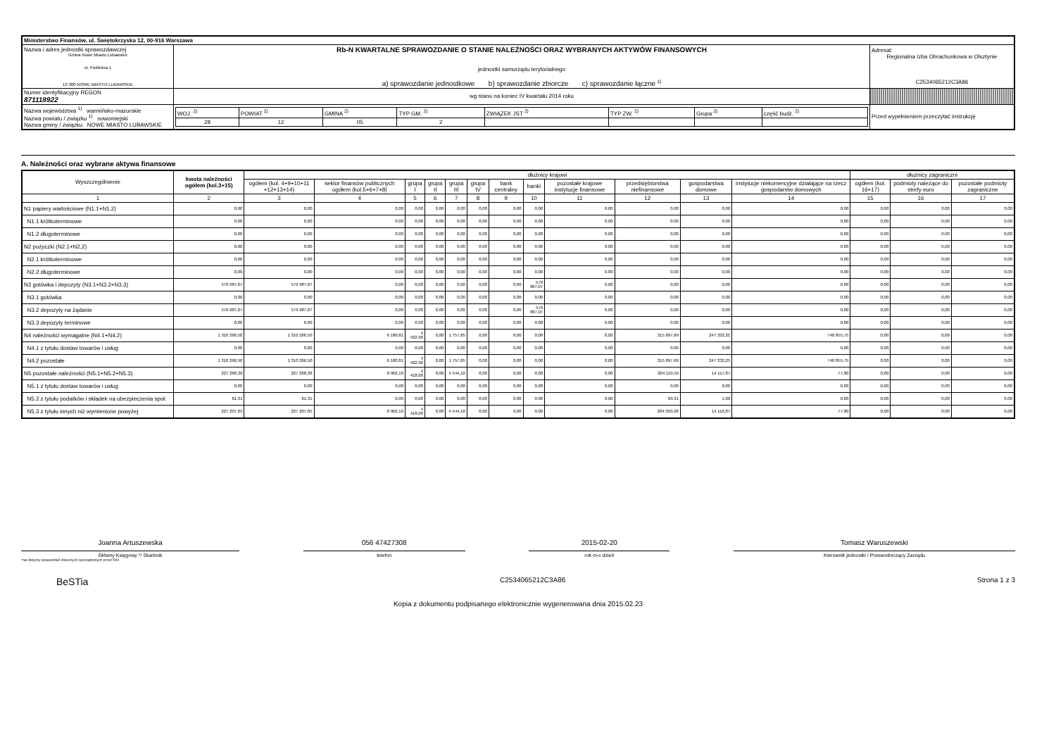| Ministerstwo Finansów, ul. Świętokrzyska 12, 00-916 Warszawa | | | |
| Nazwa i adres jednostki sprawozdawczej Gmina Nowe Miasto Lubawskie ul. Podleśna 1 13-300 NOWE MIASTO LUBAWSKIE | Rb-N KWARTALNE SPRAWOZDANIE O STANIE NALEŻNOŚCI ORAZ WYBRANYCH AKTYWÓW FINANSOWYCH jednostki samorządu terytorialnego a) sprawozdanie jednostkowe b) sprawozdanie zbiorcze c) sprawozdanie łączne <sup>1)</sup> | | Adresat: Regionalna Izba Obrachunkowa w Olsztynie C2534065212C3A86 |
| Numer identyfikacyjny REGON 871118922 | wg stanu na koniec IV kwartału 2014 roku | | |
| Nazwa województwa <sup>1)</sup> warmińsko-mazurskie Nazwa powiatu / związku <sup>1)</sup> nowomiejski Nazwa gminy / związku NOWE MIASTO LUBAWSKIE | | / WOJ. <sup>2)</sup> / POWIAT <sup>2)</sup> / GMINA <sup>2)</sup> / TYP GM. <sup>2)</sup> / ZWIĄZEK JST <sup>2)</sup> / TYP ZW. <sup>2)</sup> / Grupa <sup>2)</sup> / część budż. <sup>2)</sup> / / 28 / 12 / 05 / 2 / / / / / | Przed wypełnieniem przeczytać instrukcję |
A. Należności oraz wybrane aktywa finansowe
| Wyszczególnienie | kwota należności ogółem (kol.3+15) | dłużnicy krajowi | | | | | | | | | | | | dłużnicy zagraniczni | | |
| --- | --- | --- | --- | --- | --- | --- | --- | --- | --- | --- | --- | --- | --- | --- | --- | --- |
| | | ogółem (kol. 4+9+10+11 +12+13+14) | sektor finansów publicznych ogółem (kol.5+6+7+8) | grupa I | grupa II | grupa III | grupa IV | bank centralny | banki | pozostałe krajowe instytucje finansowe | przedsiębiorstwa niefinansowe | gospodarstwa domowe | instytucje niekomercyjne działające na rzecz gospodarstw domowych | ogółem (kol. 16+17) | podmioty należące do strefy euro | pozostałe podmioty zagraniczne |
| 1 | 2 | 3 | 4 | 5 | 6 | 7 | 8 | 9 | 10 | 11 | 12 | 13 | 14 | 15 | 16 | 17 |
| N1 papiery wartościowe (N1.1+N1.2) | 0,00 | 0,00 | 0,00 | 0,00 | 0,00 | 0,00 | 0,00 | 0,00 | 0,00 | 0,00 | 0,00 | 0,00 | 0,00 | 0,00 | 0,00 | 0,00 |
| N1.1 krótkoterminowe | 0,00 | 0,00 | 0,00 | 0,00 | 0,00 | 0,00 | 0,00 | 0,00 | 0,00 | 0,00 | 0,00 | 0,00 | 0,00 | 0,00 | 0,00 | 0,00 |
| N1.2 długoterminowe | 0,00 | 0,00 | 0,00 | 0,00 | 0,00 | 0,00 | 0,00 | 0,00 | 0,00 | 0,00 | 0,00 | 0,00 | 0,00 | 0,00 | 0,00 | 0,00 |
| N2 pożyczki (N2.1+N2,2) | 0,00 | 0,00 | 0,00 | 0,00 | 0,00 | 0,00 | 0,00 | 0,00 | 0,00 | 0,00 | 0,00 | 0,00 | 0,00 | 0,00 | 0,00 | 0,00 |
| N2.1 krótkoterminowe | 0,00 | 0,00 | 0,00 | 0,00 | 0,00 | 0,00 | 0,00 | 0,00 | 0,00 | 0,00 | 0,00 | 0,00 | 0,00 | 0,00 | 0,00 | 0,00 |
| N2.2 długoterminowe | 0,00 | 0,00 | 0,00 | 0,00 | 0,00 | 0,00 | 0,00 | 0,00 | 0,00 | 0,00 | 0,00 | 0,00 | 0,00 | 0,00 | 0,00 | 0,00 |
| N3 gotówka i depozyty (N3.1+N3.2+N3.3) | 579 987,07 | 579 987,07 | 0,00 | 0,00 | 0,00 | 0,00 | 0,00 | 0,00 | 579 987,07 | 0,00 | 0,00 | 0,00 | 0,00 | 0,00 | 0,00 | 0,00 |
| N3.1 gotówka | 0,00 | 0,00 | 0,00 | 0,00 | 0,00 | 0,00 | 0,00 | 0,00 | 0,00 | 0,00 | 0,00 | 0,00 | 0,00 | 0,00 | 0,00 | 0,00 |
| N3.2 depozyty na żądanie | 579 987,07 | 579 987,07 | 0,00 | 0,00 | 0,00 | 0,00 | 0,00 | 0,00 | 579 987,07 | 0,00 | 0,00 | 0,00 | 0,00 | 0,00 | 0,00 | 0,00 |
| N3.3 depozyty terminowe | 0,00 | 0,00 | 0,00 | 0,00 | 0,00 | 0,00 | 0,00 | 0,00 | 0,00 | 0,00 | 0,00 | 0,00 | 0,00 | 0,00 | 0,00 | 0,00 |
| N4 należności wymagalne (N4.1+N4.2) | 1 310 266,50 | 1 310 266,50 | 6 180,81 | 4 422,96 | 0,00 | 1 757,85 | 0,00 | 0,00 | 0,00 | 0,00 | 315 897,69 | 247 332,25 | 740 855,75 | 0,00 | 0,00 | 0,00 |
| N4.1 z tytułu dostaw towarów i usług | 0,00 | 0,00 | 0,00 | 0,00 | 0,00 | 0,00 | 0,00 | 0,00 | 0,00 | 0,00 | 0,00 | 0,00 | 0,00 | 0,00 | 0,00 | 0,00 |
| N4.2 pozostałe | 1 310 266,50 | 1 310 266,50 | 6 180,81 | 4 422,96 | 0,00 | 1 757,85 | 0,00 | 0,00 | 0,00 | 0,00 | 315 897,69 | 247 332,25 | 740 855,75 | 0,00 | 0,00 | 0,00 |
| N5 pozostałe należności (N5.1+N5.2+N5.3) | 227 268,36 | 227 268,36 | 8 962,10 | 4 418,00 | 0,00 | 4 544,10 | 0,00 | 0,00 | 0,00 | 0,00 | 204 110,59 | 14 117,87 | 77,80 | 0,00 | 0,00 | 0,00 |
| N5.1 z tytułu dostaw towarów i usług | 0,00 | 0,00 | 0,00 | 0,00 | 0,00 | 0,00 | 0,00 | 0,00 | 0,00 | 0,00 | 0,00 | 0,00 | 0,00 | 0,00 | 0,00 | 0,00 |
| N5.2 z tytułu podatków i składek na ubezpieczenia społ. | 61,31 | 61,31 | 0,00 | 0,00 | 0,00 | 0,00 | 0,00 | 0,00 | 0,00 | 0,00 | 60,31 | 1,00 | 0,00 | 0,00 | 0,00 | 0,00 |
| N5.3 z tytułu innych niż wymienione powyżej | 227 207,05 | 227 207,05 | 8 962,10 | 4 418,00 | 0,00 | 4 544,10 | 0,00 | 0,00 | 0,00 | 0,00 | 204 050,28 | 14 116,87 | 77,80 | 0,00 | 0,00 | 0,00 |
Joanna Artuszewska
Główny Księgowy */ Skarbnik
*nie dotyczy sprawozdań zbiorczych sporządzonych przez RIO
056 47427308
telefon
2015-02-20
rok m-c dzień
Tomasz Waruszewski
Kierownik jednostki / Przewodniczący Zarządu
BeSTia C2534065212C3A86 Strona 1 z 3
Kopia z dokumentu podpisanego elektronicznie wygenerowana dnia 2015.02.23